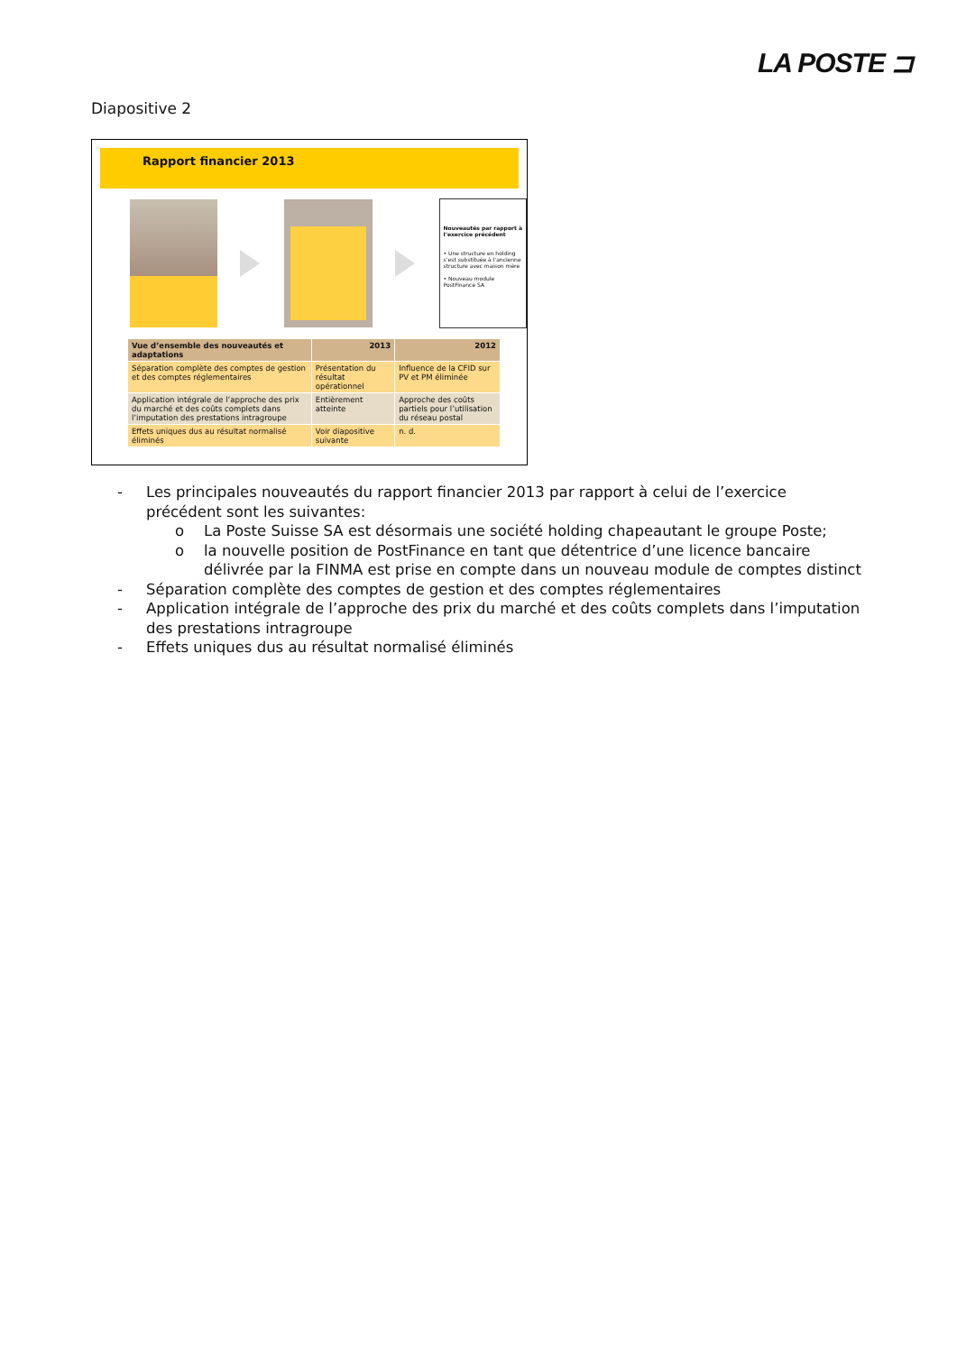LA POSTE ⊐
Diapositive 2
Rapport financier 2013
Nouveautés par rapport à l’exercice précédent
• Une structure en holding s’est substituée à l’ancienne structure avec maison mère
• Nouveau module PostFinance SA
| Vue d’ensemble des nouveautés et adaptations | 2013 | 2012 |
| --- | --- | --- |
| Séparation complète des comptes de gestion et des comptes réglementaires | Présentation du résultat opérationnel | Influence de la CFID sur PV et PM éliminée |
| Application intégrale de l’approche des prix du marché et des coûts complets dans l’imputation des prestations intragroupe | Entièrement atteinte | Approche des coûts partiels pour l’utilisation du réseau postal |
| Effets uniques dus au résultat normalisé éliminés | Voir diapositive suivante | n. d. |
- Les principales nouveautés du rapport financier 2013 par rapport à celui de l’exercice précédent sont les suivantes:
o La Poste Suisse SA est désormais une société holding chapeautant le groupe Poste;
o la nouvelle position de PostFinance en tant que détentrice d’une licence bancaire délivrée par la FINMA est prise en compte dans un nouveau module de comptes distinct
- Séparation complète des comptes de gestion et des comptes réglementaires
- Application intégrale de l’approche des prix du marché et des coûts complets dans l’imputation des prestations intragroupe
- Effets uniques dus au résultat normalisé éliminés